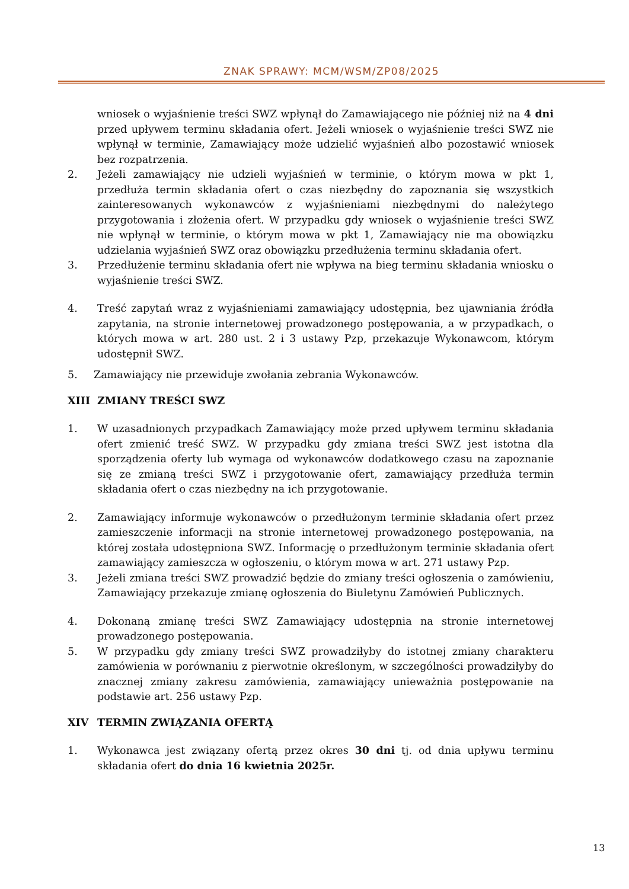ZNAK SPRAWY: MCM/WSM/ZP08/2025
wniosek o wyjaśnienie treści SWZ wpłynął do Zamawiającego nie później niż na 4 dni przed upływem terminu składania ofert. Jeżeli wniosek o wyjaśnienie treści SWZ nie wpłynął w terminie, Zamawiający może udzielić wyjaśnień albo pozostawić wniosek bez rozpatrzenia.
2. Jeżeli zamawiający nie udzieli wyjaśnień w terminie, o którym mowa w pkt 1, przedłuża termin składania ofert o czas niezbędny do zapoznania się wszystkich zainteresowanych wykonawców z wyjaśnieniami niezbędnymi do należytego przygotowania i złożenia ofert. W przypadku gdy wniosek o wyjaśnienie treści SWZ nie wpłynął w terminie, o którym mowa w pkt 1, Zamawiający nie ma obowiązku udzielania wyjaśnień SWZ oraz obowiązku przedłużenia terminu składania ofert.
3. Przedłużenie terminu składania ofert nie wpływa na bieg terminu składania wniosku o wyjaśnienie treści SWZ.
4. Treść zapytań wraz z wyjaśnieniami zamawiający udostępnia, bez ujawniania źródła zapytania, na stronie internetowej prowadzonego postępowania, a w przypadkach, o których mowa w art. 280 ust. 2 i 3 ustawy Pzp, przekazuje Wykonawcom, którym udostępnił SWZ.
5. Zamawiający nie przewiduje zwołania zebrania Wykonawców.
XIII ZMIANY TREŚCI SWZ
1. W uzasadnionych przypadkach Zamawiający może przed upływem terminu składania ofert zmienić treść SWZ. W przypadku gdy zmiana treści SWZ jest istotna dla sporządzenia oferty lub wymaga od wykonawców dodatkowego czasu na zapoznanie się ze zmianą treści SWZ i przygotowanie ofert, zamawiający przedłuża termin składania ofert o czas niezbędny na ich przygotowanie.
2. Zamawiający informuje wykonawców o przedłużonym terminie składania ofert przez zamieszczenie informacji na stronie internetowej prowadzonego postępowania, na której została udostępniona SWZ. Informację o przedłużonym terminie składania ofert zamawiający zamieszcza w ogłoszeniu, o którym mowa w art. 271 ustawy Pzp.
3. Jeżeli zmiana treści SWZ prowadzić będzie do zmiany treści ogłoszenia o zamówieniu, Zamawiający przekazuje zmianę ogłoszenia do Biuletynu Zamówień Publicznych.
4. Dokonaną zmianę treści SWZ Zamawiający udostępnia na stronie internetowej prowadzonego postępowania.
5. W przypadku gdy zmiany treści SWZ prowadziłyby do istotnej zmiany charakteru zamówienia w porównaniu z pierwotnie określonym, w szczególności prowadziłyby do znacznej zmiany zakresu zamówienia, zamawiający unieważnia postępowanie na podstawie art. 256 ustawy Pzp.
XIV TERMIN ZWIĄZANIA OFERTĄ
1. Wykonawca jest związany ofertą przez okres 30 dni tj. od dnia upływu terminu składania ofert do dnia 16 kwietnia 2025r.
13